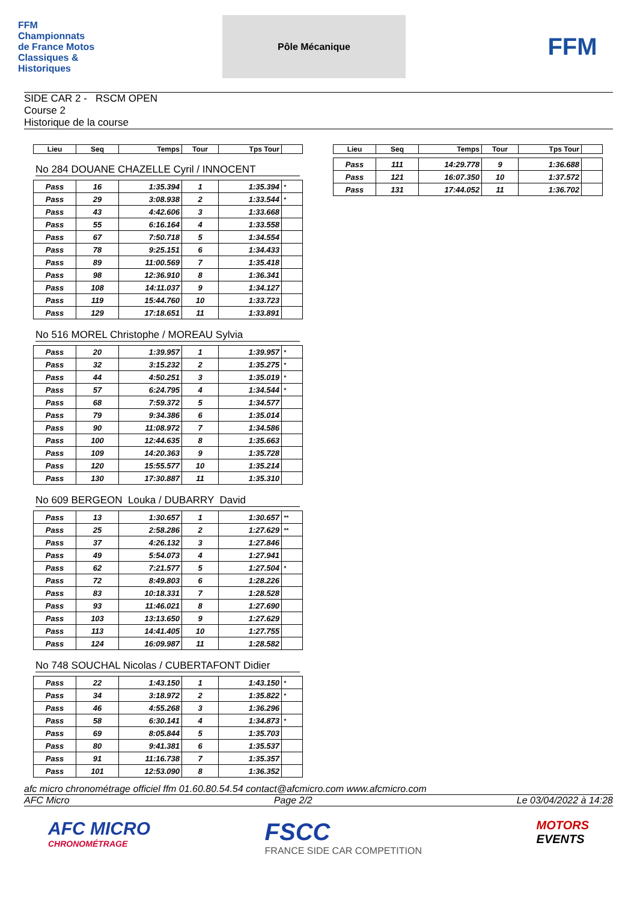FFM Championnats de France Motos Classiques & Historiques
Pôle Mécanique
FFM
SIDE CAR 2 - RSCM OPEN
Course 2
Historique de la course
| Lieu | Seq | Temps | Tour | Tps Tour | |
| --- | --- | --- | --- | --- | --- |
No 284 DOUANE CHAZELLE Cyril / INNOCENT
| Pass | 16 | 1:35.394 | 1 | 1:35.394 | * |
| Pass | 29 | 3:08.938 | 2 | 1:33.544 | * |
| Pass | 43 | 4:42.606 | 3 | 1:33.668 | |
| Pass | 55 | 6:16.164 | 4 | 1:33.558 | |
| Pass | 67 | 7:50.718 | 5 | 1:34.554 | |
| Pass | 78 | 9:25.151 | 6 | 1:34.433 | |
| Pass | 89 | 11:00.569 | 7 | 1:35.418 | |
| Pass | 98 | 12:36.910 | 8 | 1:36.341 | |
| Pass | 108 | 14:11.037 | 9 | 1:34.127 | |
| Pass | 119 | 15:44.760 | 10 | 1:33.723 | |
| Pass | 129 | 17:18.651 | 11 | 1:33.891 | |
No 516 MOREL Christophe / MOREAU Sylvia
| Pass | 20 | 1:39.957 | 1 | 1:39.957 | * |
| Pass | 32 | 3:15.232 | 2 | 1:35.275 | * |
| Pass | 44 | 4:50.251 | 3 | 1:35.019 | * |
| Pass | 57 | 6:24.795 | 4 | 1:34.544 | * |
| Pass | 68 | 7:59.372 | 5 | 1:34.577 | |
| Pass | 79 | 9:34.386 | 6 | 1:35.014 | |
| Pass | 90 | 11:08.972 | 7 | 1:34.586 | |
| Pass | 100 | 12:44.635 | 8 | 1:35.663 | |
| Pass | 109 | 14:20.363 | 9 | 1:35.728 | |
| Pass | 120 | 15:55.577 | 10 | 1:35.214 | |
| Pass | 130 | 17:30.887 | 11 | 1:35.310 | |
No 609 BERGEON Louka / DUBARRY David
| Pass | 13 | 1:30.657 | 1 | 1:30.657 | ** |
| Pass | 25 | 2:58.286 | 2 | 1:27.629 | ** |
| Pass | 37 | 4:26.132 | 3 | 1:27.846 | |
| Pass | 49 | 5:54.073 | 4 | 1:27.941 | |
| Pass | 62 | 7:21.577 | 5 | 1:27.504 | * |
| Pass | 72 | 8:49.803 | 6 | 1:28.226 | |
| Pass | 83 | 10:18.331 | 7 | 1:28.528 | |
| Pass | 93 | 11:46.021 | 8 | 1:27.690 | |
| Pass | 103 | 13:13.650 | 9 | 1:27.629 | |
| Pass | 113 | 14:41.405 | 10 | 1:27.755 | |
| Pass | 124 | 16:09.987 | 11 | 1:28.582 | |
No 748 SOUCHAL Nicolas / CUBERTAFONT Didier
| Pass | 22 | 1:43.150 | 1 | 1:43.150 | * |
| Pass | 34 | 3:18.972 | 2 | 1:35.822 | * |
| Pass | 46 | 4:55.268 | 3 | 1:36.296 | |
| Pass | 58 | 6:30.141 | 4 | 1:34.873 | * |
| Pass | 69 | 8:05.844 | 5 | 1:35.703 | |
| Pass | 80 | 9:41.381 | 6 | 1:35.537 | |
| Pass | 91 | 11:16.738 | 7 | 1:35.357 | |
| Pass | 101 | 12:53.090 | 8 | 1:36.352 | |
| Lieu | Seq | Temps | Tour | Tps Tour | |
| --- | --- | --- | --- | --- | --- |
| Pass | 111 | 14:29.778 | 9 | 1:36.688 | |
| Pass | 121 | 16:07.350 | 10 | 1:37.572 | |
| Pass | 131 | 17:44.052 | 11 | 1:36.702 | |
afc micro chronométrage officiel ffm 01.60.80.54.54 contact@afcmicro.com www.afcmicro.com
AFC Micro Page 2/2 Le 03/04/2022 à 14:28
AFC MICRO
CHRONOMÉTRAGE
FSCC
FRANCE SIDE CAR COMPETITION
MOTORS
EVENTS